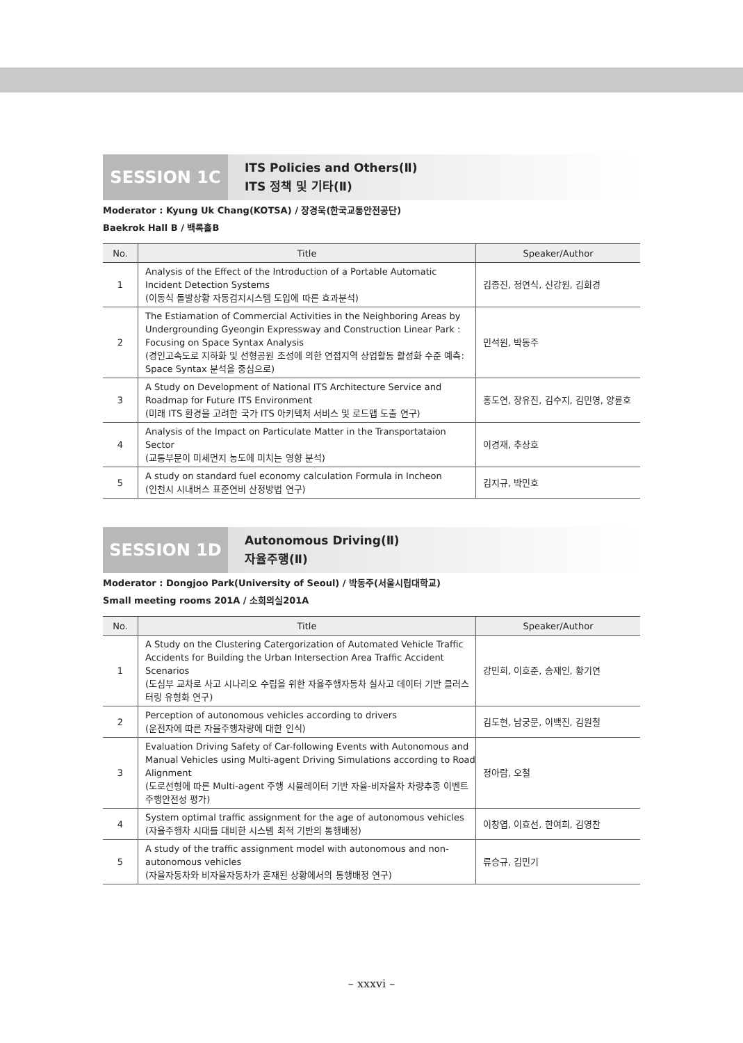SESSION 1C
ITS Policies and Others(Ⅱ)
ITS 정책 및 기타(Ⅱ)
Moderator : Kyung Uk Chang(KOTSA) / 장경욱(한국교통안전공단)
Baekrok Hall B / 백록홀B
| No. | Title | Speaker/Author |
| --- | --- | --- |
| 1 | Analysis of the Effect of the Introduction of a Portable Automatic Incident Detection Systems (이동식 돌발상황 자동검지시스템 도입에 따른 효과분석) | 김종진, 정연식, 신강원, 김회경 |
| 2 | The Estiamation of Commercial Activities in the Neighboring Areas by Undergrounding Gyeongin Expressway and Construction Linear Park : Focusing on Space Syntax Analysis (경인고속도로 지하화 및 선형공원 조성에 의한 연접지역 상업활동 활성화 수준 예측: Space Syntax 분석을 중심으로) | 민석원, 박동주 |
| 3 | A Study on Development of National ITS Architecture Service and Roadmap for Future ITS Environment (미래 ITS 환경을 고려한 국가 ITS 아키텍처 서비스 및 로드맵 도출 연구) | 홍도연, 장유진, 김수지, 김민영, 양륜호 |
| 4 | Analysis of the Impact on Particulate Matter in the Transportataion Sector (교통부문이 미세먼지 농도에 미치는 영향 분석) | 이경재, 추상호 |
| 5 | A study on standard fuel economy calculation Formula in Incheon (인천시 시내버스 표준연비 산정방법 연구) | 김지규, 박민호 |
SESSION 1D
Autonomous Driving(Ⅱ)
자율주행(Ⅱ)
Moderator : Dongjoo Park(University of Seoul) / 박동주(서울시립대학교)
Small meeting rooms 201A / 소회의실201A
| No. | Title | Speaker/Author |
| --- | --- | --- |
| 1 | A Study on the Clustering Catergorization of Automated Vehicle Traffic Accidents for Building the Urban Intersection Area Traffic Accident Scenarios (도심부 교차로 사고 시나리오 수립을 위한 자율주행자동차 실사고 데이터 기반 클러스터링 유형화 연구) | 강민희, 이호준, 송재인, 황기연 |
| 2 | Perception of autonomous vehicles according to drivers (운전자에 따른 자율주행차량에 대한 인식) | 김도현, 남궁문, 이백진, 김원철 |
| 3 | Evaluation Driving Safety of Car-following Events with Autonomous and Manual Vehicles using Multi-agent Driving Simulations according to Road Alignment (도로선형에 따른 Multi-agent 주행 시뮬레이터 기반 자율-비자율차 차량추종 이벤트 주행안전성 평가) | 정아람, 오철 |
| 4 | System optimal traffic assignment for the age of autonomous vehicles (자율주행차 시대를 대비한 시스템 최적 기반의 통행배정) | 이창엽, 이효선, 한여희, 김영찬 |
| 5 | A study of the traffic assignment model with autonomous and non-autonomous vehicles (자율자동차와 비자율자동차가 혼재된 상황에서의 통행배정 연구) | 류승규, 김민기 |
– xxxvi –